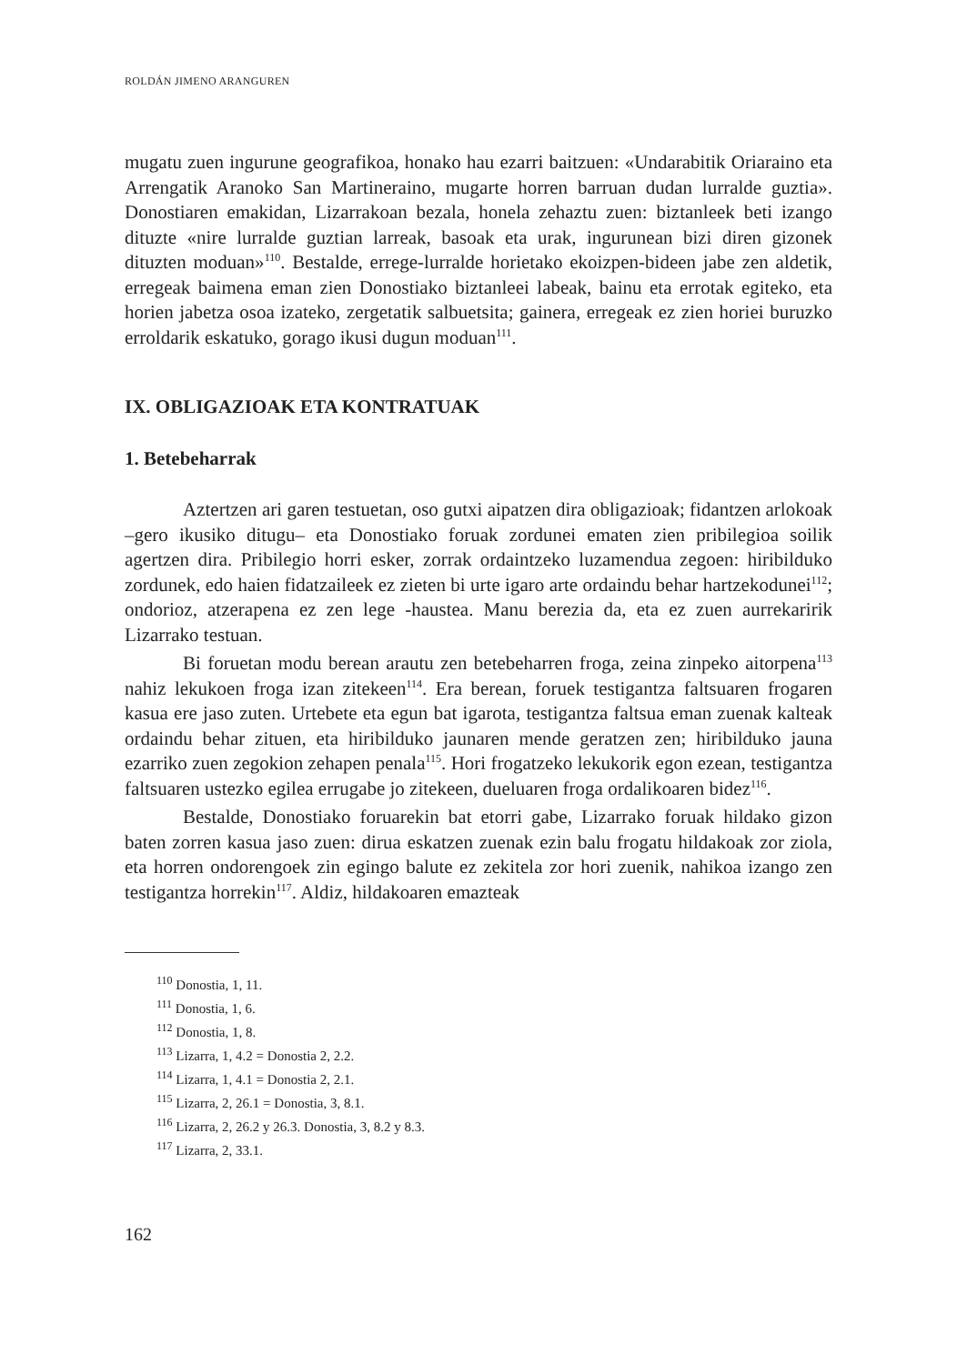ROLDÁN JIMENO ARANGUREN
mugatu zuen ingurune geografikoa, honako hau ezarri baitzuen: «Undarabitik Oriaraino eta Arrengatik Aranoko San Martineraino, mugarte horren barruan dudan lurralde guztia». Donostiaren emakidan, Lizarrakoan bezala, honela zehaztu zuen: biztanleek beti izango dituzte «nire lurralde guztian larreak, basoak eta urak, ingurunean bizi diren gizonek dituzten moduan»<sup>110</sup>. Bestalde, errege-lurralde horietako ekoizpen-bideen jabe zen aldetik, erregeak baimena eman zien Donostiako biztanleei labeak, bainu eta errotak egiteko, eta horien jabetza osoa izateko, zergetatik salbuetsita; gainera, erregeak ez zien horiei buruzko erroldarik eskatuko, gorago ikusi dugun moduan<sup>111</sup>.
IX. OBLIGAZIOAK ETA KONTRATUAK
1. Betebeharrak
Aztertzen ari garen testuetan, oso gutxi aipatzen dira obligazioak; fidantzen arlokoak –gero ikusiko ditugu– eta Donostiako foruak zordunei ematen zien pribilegioa soilik agertzen dira. Pribilegio horri esker, zorrak ordaintzeko luzamendua zegoen: hiribilduko zordunek, edo haien fidatzaileek ez zieten bi urte igaro arte ordaindu behar hartzekodunei<sup>112</sup>; ondorioz, atzerapena ez zen lege -haustea. Manu berezia da, eta ez zuen aurrekaririk Lizarrako testuan.
Bi foruetan modu berean arautu zen betebeharren froga, zeina zinpeko aitorpena<sup>113</sup> nahiz lekukoen froga izan zitekeen<sup>114</sup>. Era berean, foruek testigantza faltsuaren frogaren kasua ere jaso zuten. Urtebete eta egun bat igarota, testigantza faltsua eman zuenak kalteak ordaindu behar zituen, eta hiribilduko jaunaren mende geratzen zen; hiribilduko jauna ezarriko zuen zegokion zehapen penala<sup>115</sup>. Hori frogatzeko lekukorik egon ezean, testigantza faltsuaren ustezko egilea errugabe jo zitekeen, dueluaren froga ordalikoaren bidez<sup>116</sup>.
Bestalde, Donostiako foruarekin bat etorri gabe, Lizarrako foruak hildako gizon baten zorren kasua jaso zuen: dirua eskatzen zuenak ezin balu frogatu hildakoak zor ziola, eta horren ondorengoek zin egingo balute ez zekitela zor hori zuenik, nahikoa izango zen testigantza horrekin<sup>117</sup>. Aldiz, hildakoaren emazteak
<sup>110</sup> Donostia, 1, 11.
<sup>111</sup> Donostia, 1, 6.
<sup>112</sup> Donostia, 1, 8.
<sup>113</sup> Lizarra, 1, 4.2 = Donostia 2, 2.2.
<sup>114</sup> Lizarra, 1, 4.1 = Donostia 2, 2.1.
<sup>115</sup> Lizarra, 2, 26.1 = Donostia, 3, 8.1.
<sup>116</sup> Lizarra, 2, 26.2 y 26.3. Donostia, 3, 8.2 y 8.3.
<sup>117</sup> Lizarra, 2, 33.1.
162